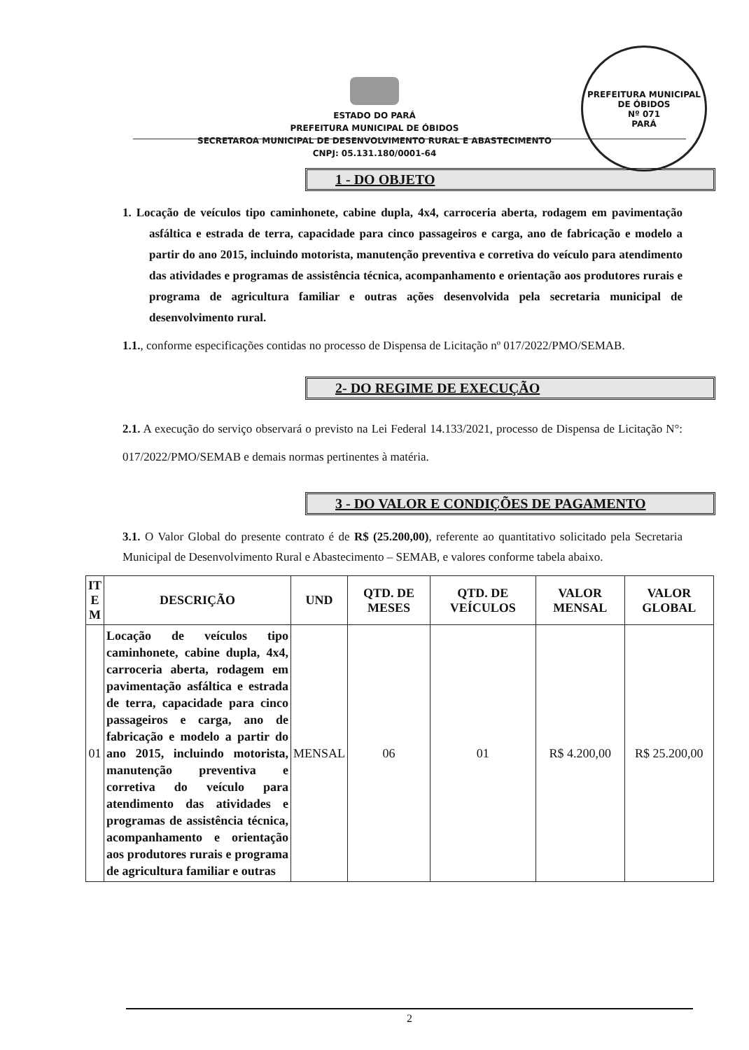PREFEITURA MUNICIPAL DE ÓBIDOS
Nº 071
PARÁ
ESTADO DO PARÁ
PREFEITURA MUNICIPAL DE ÓBIDOS
SECRETAROA MUNICIPAL DE DESENVOLVIMENTO RURAL E ABASTECIMENTO
CNPJ: 05.131.180/0001-64
1 - DO OBJETO
1. Locação de veículos tipo caminhonete, cabine dupla, 4x4, carroceria aberta, rodagem em pavimentação asfáltica e estrada de terra, capacidade para cinco passageiros e carga, ano de fabricação e modelo a partir do ano 2015, incluindo motorista, manutenção preventiva e corretiva do veículo para atendimento das atividades e programas de assistência técnica, acompanhamento e orientação aos produtores rurais e programa de agricultura familiar e outras ações desenvolvida pela secretaria municipal de desenvolvimento rural.
1.1., conforme especificações contidas no processo de Dispensa de Licitação nº 017/2022/PMO/SEMAB.
2- DO REGIME DE EXECUÇÃO
2.1. A execução do serviço observará o previsto na Lei Federal 14.133/2021, processo de Dispensa de Licitação N°: 017/2022/PMO/SEMAB e demais normas pertinentes à matéria.
3 - DO VALOR E CONDIÇÕES DE PAGAMENTO
3.1. O Valor Global do presente contrato é de R$ (25.200,00), referente ao quantitativo solicitado pela Secretaria Municipal de Desenvolvimento Rural e Abastecimento – SEMAB, e valores conforme tabela abaixo.
| IT E M | DESCRIÇÃO | UND | QTD. DE MESES | QTD. DE VEÍCULOS | VALOR MENSAL | VALOR GLOBAL |
| --- | --- | --- | --- | --- | --- | --- |
| 01 | Locação de veículos tipo caminhonete, cabine dupla, 4x4, carroceria aberta, rodagem em pavimentação asfáltica e estrada de terra, capacidade para cinco passageiros e carga, ano de fabricação e modelo a partir do ano 2015, incluindo motorista, manutenção preventiva e corretiva do veículo para atendimento das atividades e programas de assistência técnica, acompanhamento e orientação aos produtores rurais e programa de agricultura familiar e outras | MENSAL | 06 | 01 | R$ 4.200,00 | R$ 25.200,00 |
2